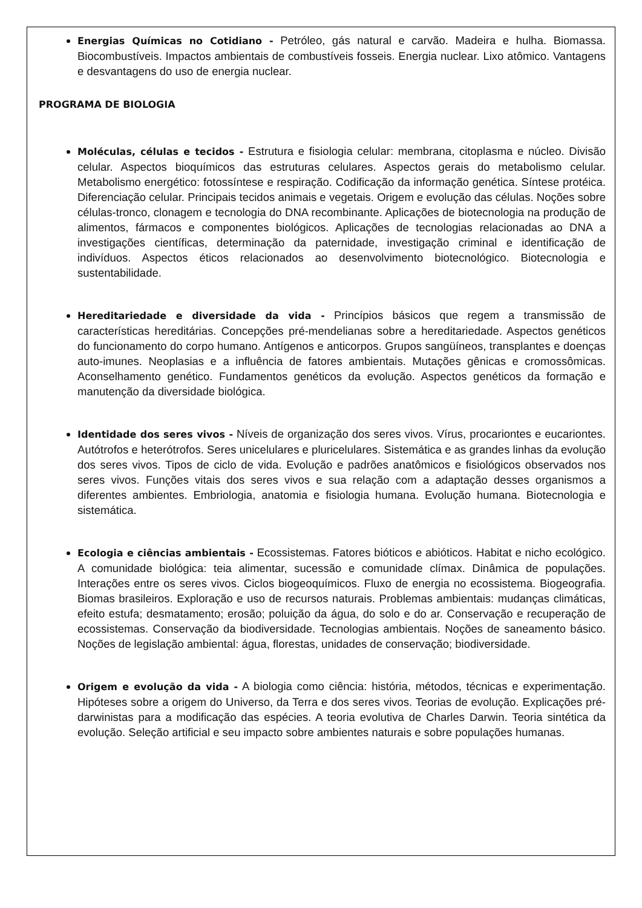Energias Químicas no Cotidiano - Petróleo, gás natural e carvão. Madeira e hulha. Biomassa. Biocombustíveis. Impactos ambientais de combustíveis fosseis. Energia nuclear. Lixo atômico. Vantagens e desvantagens do uso de energia nuclear.
PROGRAMA DE BIOLOGIA
Moléculas, células e tecidos - Estrutura e fisiologia celular: membrana, citoplasma e núcleo. Divisão celular. Aspectos bioquímicos das estruturas celulares. Aspectos gerais do metabolismo celular. Metabolismo energético: fotossíntese e respiração. Codificação da informação genética. Síntese protéica. Diferenciação celular. Principais tecidos animais e vegetais. Origem e evolução das células. Noções sobre células-tronco, clonagem e tecnologia do DNA recombinante. Aplicações de biotecnologia na produção de alimentos, fármacos e componentes biológicos. Aplicações de tecnologias relacionadas ao DNA a investigações científicas, determinação da paternidade, investigação criminal e identificação de indivíduos. Aspectos éticos relacionados ao desenvolvimento biotecnológico. Biotecnologia e sustentabilidade.
Hereditariedade e diversidade da vida - Princípios básicos que regem a transmissão de características hereditárias. Concepções pré-mendelianas sobre a hereditariedade. Aspectos genéticos do funcionamento do corpo humano. Antígenos e anticorpos. Grupos sangüíneos, transplantes e doenças auto-imunes. Neoplasias e a influência de fatores ambientais. Mutações gênicas e cromossômicas. Aconselhamento genético. Fundamentos genéticos da evolução. Aspectos genéticos da formação e manutenção da diversidade biológica.
Identidade dos seres vivos - Níveis de organização dos seres vivos. Vírus, procariontes e eucariontes. Autótrofos e heterótrofos. Seres unicelulares e pluricelulares. Sistemática e as grandes linhas da evolução dos seres vivos. Tipos de ciclo de vida. Evolução e padrões anatômicos e fisiológicos observados nos seres vivos. Funções vitais dos seres vivos e sua relação com a adaptação desses organismos a diferentes ambientes. Embriologia, anatomia e fisiologia humana. Evolução humana. Biotecnologia e sistemática.
Ecologia e ciências ambientais - Ecossistemas. Fatores bióticos e abióticos. Habitat e nicho ecológico. A comunidade biológica: teia alimentar, sucessão e comunidade clímax. Dinâmica de populações. Interações entre os seres vivos. Ciclos biogeoquímicos. Fluxo de energia no ecossistema. Biogeografia. Biomas brasileiros. Exploração e uso de recursos naturais. Problemas ambientais: mudanças climáticas, efeito estufa; desmatamento; erosão; poluição da água, do solo e do ar. Conservação e recuperação de ecossistemas. Conservação da biodiversidade. Tecnologias ambientais. Noções de saneamento básico. Noções de legislação ambiental: água, florestas, unidades de conservação; biodiversidade.
Origem e evolução da vida - A biologia como ciência: história, métodos, técnicas e experimentação. Hipóteses sobre a origem do Universo, da Terra e dos seres vivos. Teorias de evolução. Explicações pré-darwinistas para a modificação das espécies. A teoria evolutiva de Charles Darwin. Teoria sintética da evolução. Seleção artificial e seu impacto sobre ambientes naturais e sobre populações humanas.